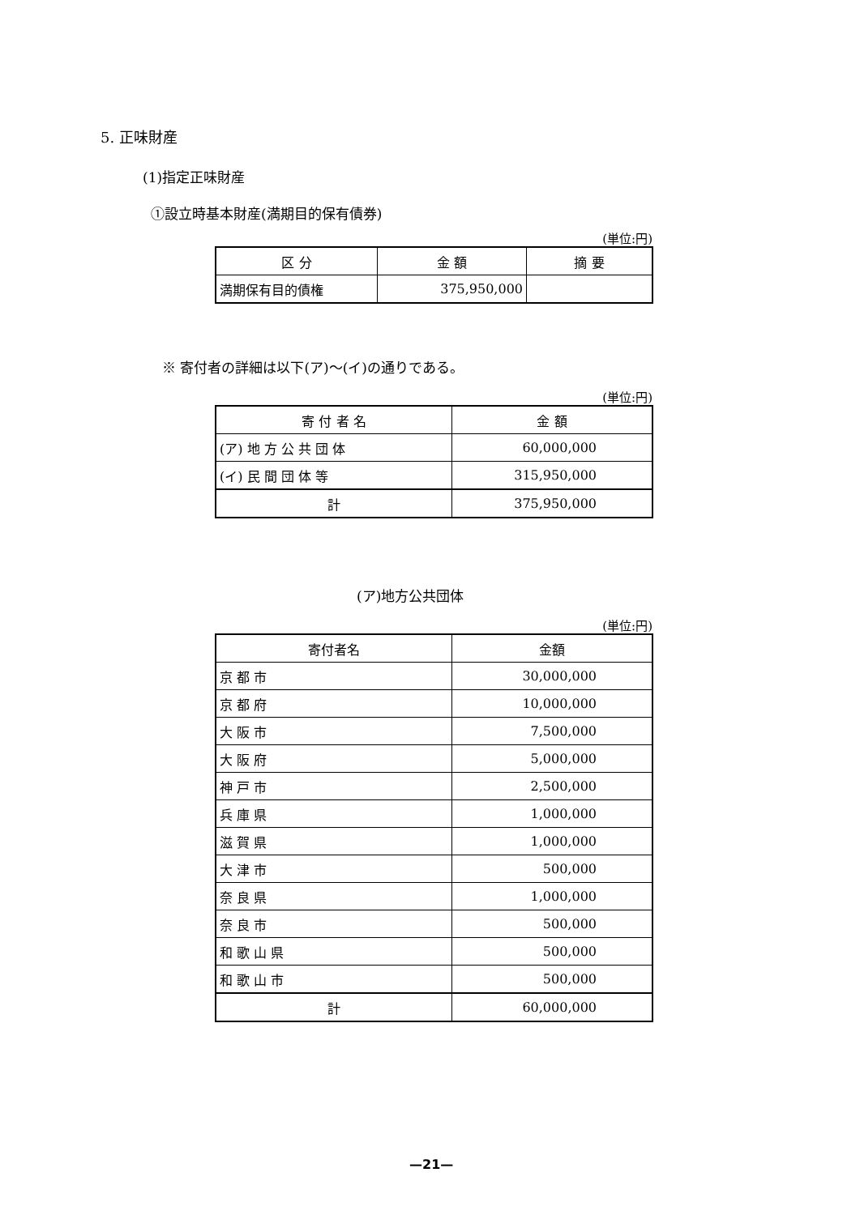5. 正味財産
(1)指定正味財産
①設立時基本財産(満期目的保有債券)
(単位:円)
| 区 分 | 金 額 | 摘 要 |
| --- | --- | --- |
| 満期保有目的債権 | 375,950,000 | |
※ 寄付者の詳細は以下(ア)～(イ)の通りである。
(単位:円)
| 寄 付 者 名 | 金 額 |
| --- | --- |
| (ア) 地 方 公 共 団 体 | 60,000,000 |
| (イ) 民 間 団 体 等 | 315,950,000 |
| 計 | 375,950,000 |
(ア)地方公共団体
(単位:円)
| 寄付者名 | 金額 |
| --- | --- |
| 京 都 市 | 30,000,000 |
| 京 都 府 | 10,000,000 |
| 大 阪 市 | 7,500,000 |
| 大 阪 府 | 5,000,000 |
| 神 戸 市 | 2,500,000 |
| 兵 庫 県 | 1,000,000 |
| 滋 賀 県 | 1,000,000 |
| 大 津 市 | 500,000 |
| 奈 良 県 | 1,000,000 |
| 奈 良 市 | 500,000 |
| 和 歌 山 県 | 500,000 |
| 和 歌 山 市 | 500,000 |
| 計 | 60,000,000 |
—21—